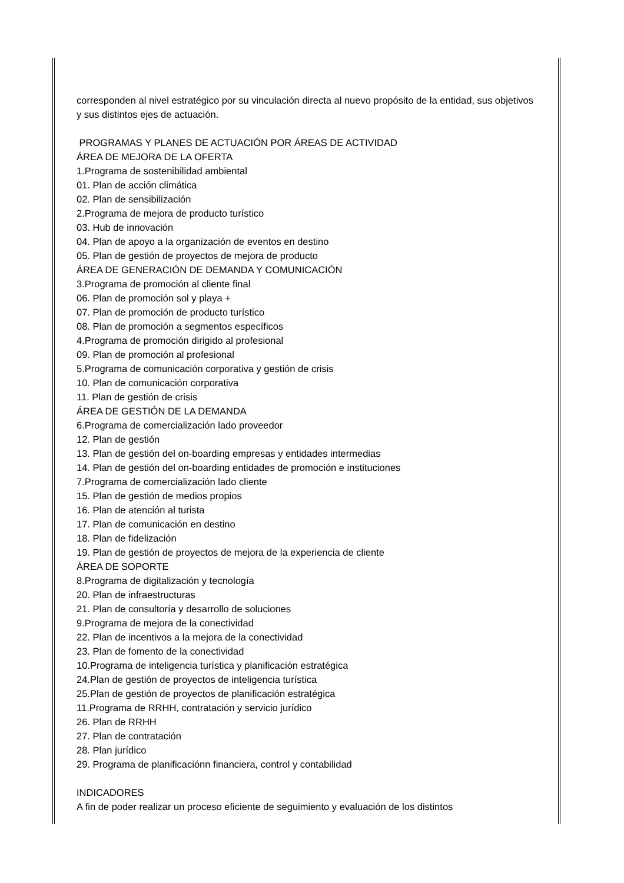corresponden al nivel estratégico por su vinculación directa al nuevo propósito de la entidad, sus objetivos y sus distintos ejes de actuación.
PROGRAMAS Y PLANES DE ACTUACIÓN POR ÁREAS DE ACTIVIDAD
ÁREA DE MEJORA DE LA OFERTA
1.Programa de sostenibilidad ambiental
01. Plan de acción climática
02. Plan de sensibilización
2.Programa de mejora de producto turístico
03. Hub de innovación
04. Plan de apoyo a la organización de eventos en destino
05. Plan de gestión de proyectos de mejora de producto
ÁREA DE GENERACIÓN DE DEMANDA Y COMUNICACIÓN
3.Programa de promoción al cliente final
06. Plan de promoción sol y playa +
07. Plan de promoción de producto turístico
08. Plan de promoción a segmentos específicos
4.Programa de promoción dirigido al profesional
09. Plan de promoción al profesional
5.Programa de comunicación corporativa y gestión de crisis
10. Plan de comunicación corporativa
11. Plan de gestión de crisis
ÁREA DE GESTIÓN DE LA DEMANDA
6.Programa de comercialización lado proveedor
12. Plan de gestión
13. Plan de gestión del on-boarding empresas y entidades intermedias
14. Plan de gestión del on-boarding entidades de promoción e instituciones
7.Programa de comercialización lado cliente
15. Plan de gestión de medios propios
16. Plan de atención al turista
17. Plan de comunicación en destino
18. Plan de fidelización
19. Plan de gestión de proyectos de mejora de la experiencia de cliente
ÁREA DE SOPORTE
8.Programa de digitalización y tecnología
20. Plan de infraestructuras
21. Plan de consultoría y desarrollo de soluciones
9.Programa de mejora de la conectividad
22. Plan de incentivos a la mejora de la conectividad
23. Plan de fomento de la conectividad
10.Programa de inteligencia turística y planificación estratégica
24.Plan de gestión de proyectos de inteligencia turística
25.Plan de gestión de proyectos de planificación estratégica
11.Programa de RRHH, contratación y servicio jurídico
26. Plan de RRHH
27. Plan de contratación
28. Plan jurídico
29. Programa de planificaciónn financiera, control y contabilidad
INDICADORES
A fin de poder realizar un proceso eficiente de seguimiento y evaluación de los distintos